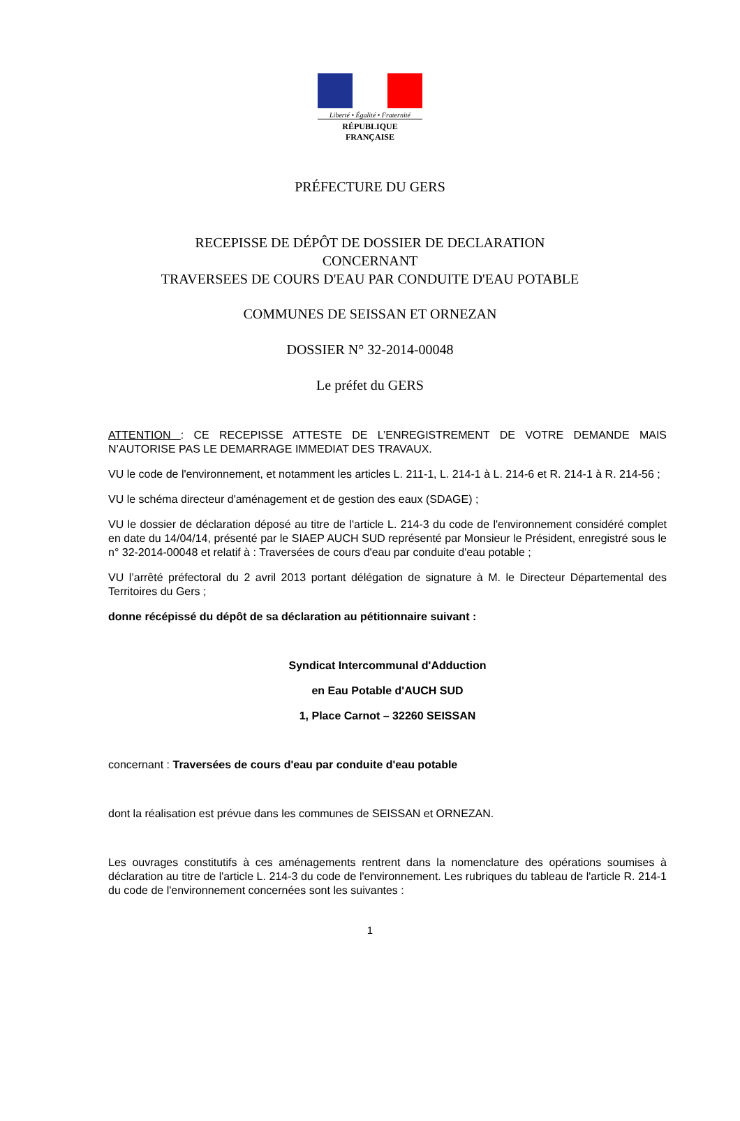Liberté • Égalité • Fraternité
RÉPUBLIQUE FRANÇAISE
PRÉFECTURE DU GERS
RECEPISSE DE DÉPÔT DE DOSSIER DE DECLARATION
CONCERNANT
TRAVERSEES DE COURS D'EAU PAR CONDUITE D'EAU POTABLE
COMMUNES DE SEISSAN ET ORNEZAN
DOSSIER N° 32-2014-00048
Le préfet du GERS
ATTENTION : CE RECEPISSE ATTESTE DE L’ENREGISTREMENT DE VOTRE DEMANDE MAIS N’AUTORISE PAS LE DEMARRAGE IMMEDIAT DES TRAVAUX.
VU le code de l'environnement, et notamment les articles L. 211-1, L. 214-1 à L. 214-6 et R. 214-1 à R. 214-56 ;
VU le schéma directeur d'aménagement et de gestion des eaux (SDAGE) ;
VU le dossier de déclaration déposé au titre de l'article L. 214-3 du code de l'environnement considéré complet en date du 14/04/14, présenté par le SIAEP AUCH SUD représenté par Monsieur le Président, enregistré sous le n° 32-2014-00048 et relatif à : Traversées de cours d'eau par conduite d'eau potable ;
VU l’arrêté préfectoral du 2 avril 2013 portant délégation de signature à M. le Directeur Départemental des Territoires du Gers ;
donne récépissé du dépôt de sa déclaration au pétitionnaire suivant :
Syndicat Intercommunal d'Adduction
en Eau Potable d'AUCH SUD
1, Place Carnot – 32260 SEISSAN
concernant : Traversées de cours d'eau par conduite d'eau potable
dont la réalisation est prévue dans les communes de SEISSAN et ORNEZAN.
Les ouvrages constitutifs à ces aménagements rentrent dans la nomenclature des opérations soumises à déclaration au titre de l'article L. 214-3 du code de l'environnement. Les rubriques du tableau de l'article R. 214-1 du code de l'environnement concernées sont les suivantes :
1